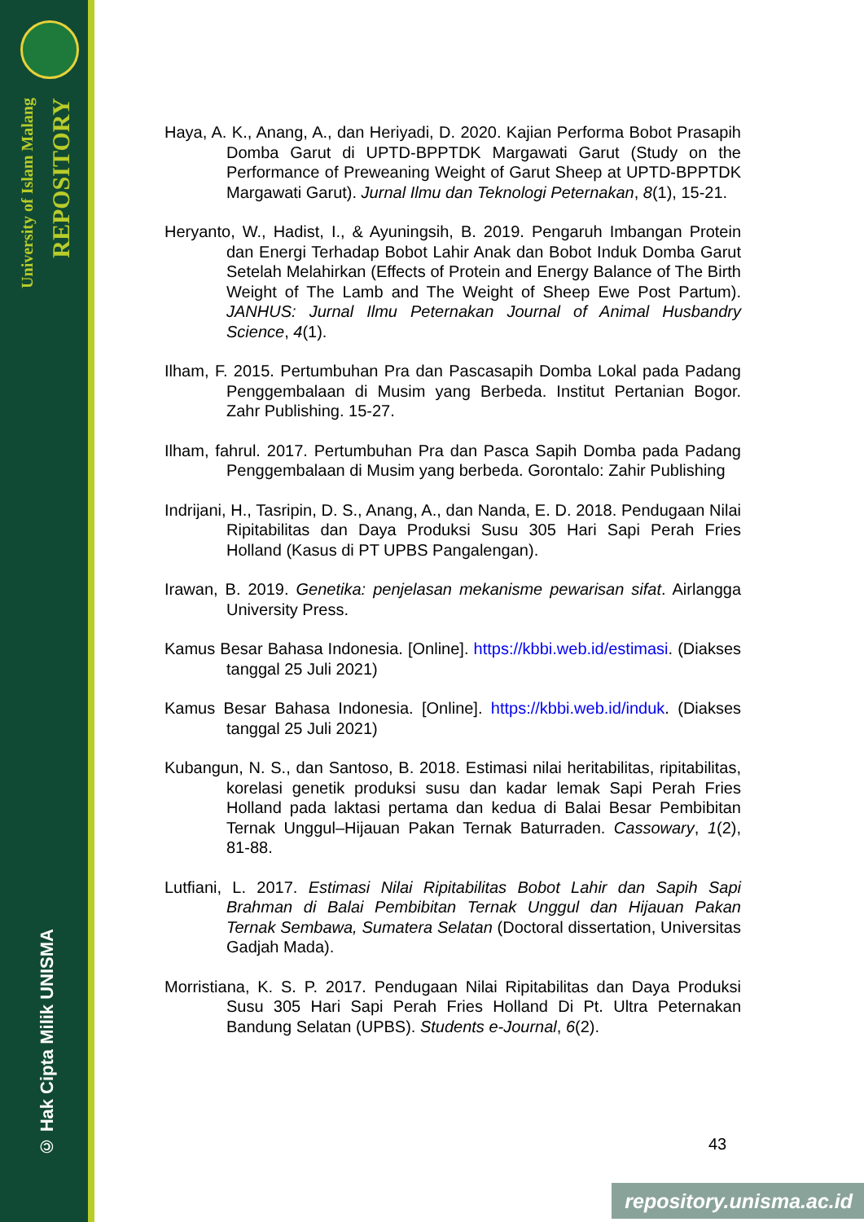University of Islam Malang
REPOSITORY
© Hak Cipta Milik UNISMA
Haya, A. K., Anang, A., dan Heriyadi, D. 2020. Kajian Performa Bobot Prasapih Domba Garut di UPTD-BPPTDK Margawati Garut (Study on the Performance of Preweaning Weight of Garut Sheep at UPTD-BPPTDK Margawati Garut). Jurnal Ilmu dan Teknologi Peternakan, 8(1), 15-21.
Heryanto, W., Hadist, I., & Ayuningsih, B. 2019. Pengaruh Imbangan Protein dan Energi Terhadap Bobot Lahir Anak dan Bobot Induk Domba Garut Setelah Melahirkan (Effects of Protein and Energy Balance of The Birth Weight of The Lamb and The Weight of Sheep Ewe Post Partum). JANHUS: Jurnal Ilmu Peternakan Journal of Animal Husbandry Science, 4(1).
Ilham, F. 2015. Pertumbuhan Pra dan Pascasapih Domba Lokal pada Padang Penggembalaan di Musim yang Berbeda. Institut Pertanian Bogor. Zahr Publishing. 15-27.
Ilham, fahrul. 2017. Pertumbuhan Pra dan Pasca Sapih Domba pada Padang Penggembalaan di Musim yang berbeda. Gorontalo: Zahir Publishing
Indrijani, H., Tasripin, D. S., Anang, A., dan Nanda, E. D. 2018. Pendugaan Nilai Ripitabilitas dan Daya Produksi Susu 305 Hari Sapi Perah Fries Holland (Kasus di PT UPBS Pangalengan).
Irawan, B. 2019. Genetika: penjelasan mekanisme pewarisan sifat. Airlangga University Press.
Kamus Besar Bahasa Indonesia. [Online]. https://kbbi.web.id/estimasi. (Diakses tanggal 25 Juli 2021)
Kamus Besar Bahasa Indonesia. [Online]. https://kbbi.web.id/induk. (Diakses tanggal 25 Juli 2021)
Kubangun, N. S., dan Santoso, B. 2018. Estimasi nilai heritabilitas, ripitabilitas, korelasi genetik produksi susu dan kadar lemak Sapi Perah Fries Holland pada laktasi pertama dan kedua di Balai Besar Pembibitan Ternak Unggul–Hijauan Pakan Ternak Baturraden. Cassowary, 1(2), 81-88.
Lutfiani, L. 2017. Estimasi Nilai Ripitabilitas Bobot Lahir dan Sapih Sapi Brahman di Balai Pembibitan Ternak Unggul dan Hijauan Pakan Ternak Sembawa, Sumatera Selatan (Doctoral dissertation, Universitas Gadjah Mada).
Morristiana, K. S. P. 2017. Pendugaan Nilai Ripitabilitas dan Daya Produksi Susu 305 Hari Sapi Perah Fries Holland Di Pt. Ultra Peternakan Bandung Selatan (UPBS). Students e-Journal, 6(2).
43
repository.unisma.ac.id